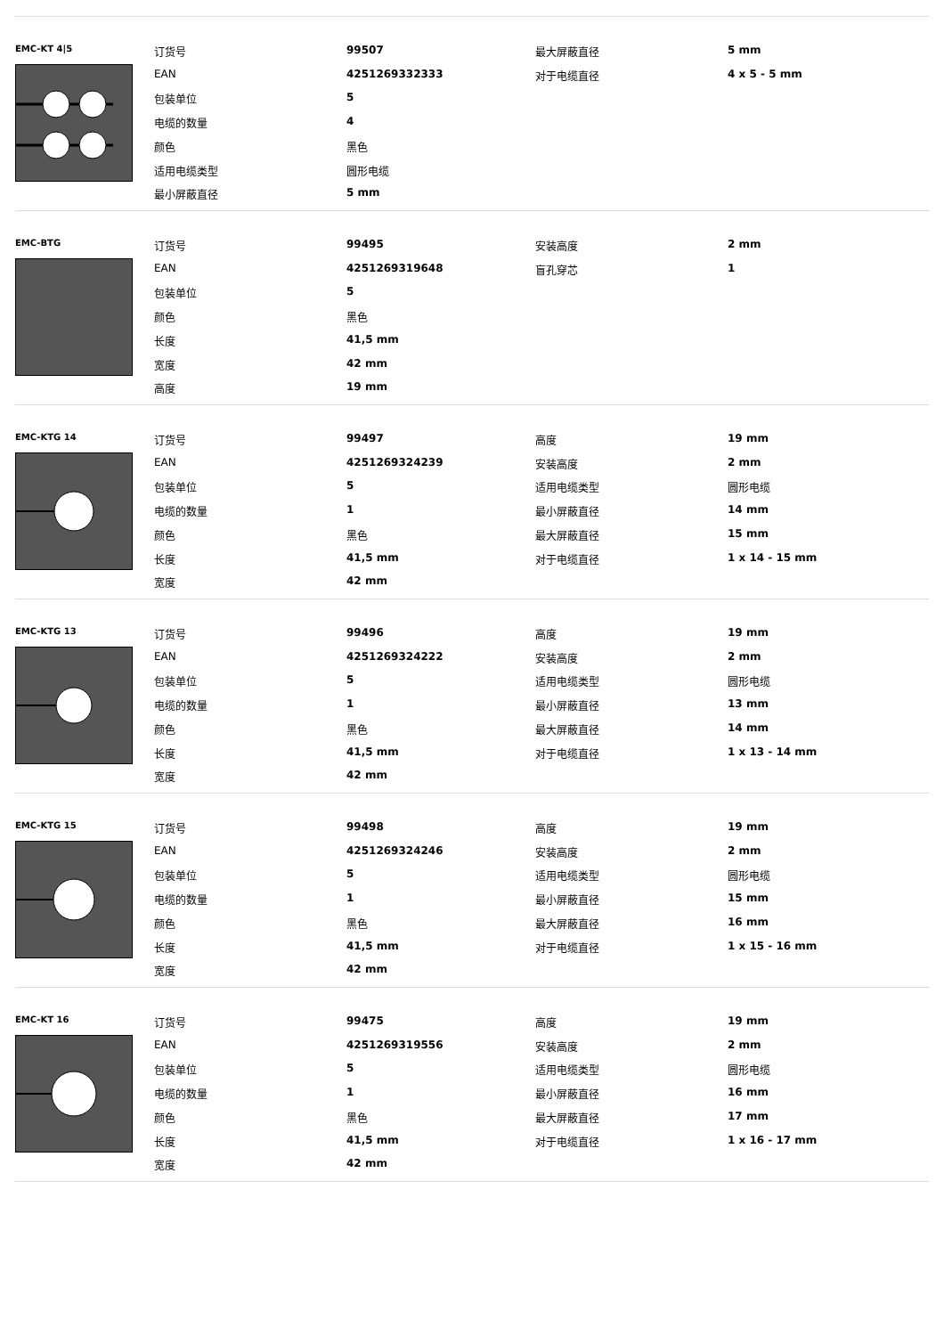EMC-KT 4|5
| 订货号 | 99507 | 最大屏蔽直径 | 5 mm |
| EAN | 4251269332333 | 对于电缆直径 | 4 x 5 - 5 mm |
| 包装单位 | 5 | | |
| 电缆的数量 | 4 | | |
| 颜色 | 黑色 | | |
| 适用电缆类型 | 圆形电缆 | | |
| 最小屏蔽直径 | 5 mm | | |
EMC-BTG
| 订货号 | 99495 | 安装高度 | 2 mm |
| EAN | 4251269319648 | 盲孔穿芯 | 1 |
| 包装单位 | 5 | | |
| 颜色 | 黑色 | | |
| 长度 | 41,5 mm | | |
| 宽度 | 42 mm | | |
| 高度 | 19 mm | | |
EMC-KTG 14
| 订货号 | 99497 | 高度 | 19 mm |
| EAN | 4251269324239 | 安装高度 | 2 mm |
| 包装单位 | 5 | 适用电缆类型 | 圆形电缆 |
| 电缆的数量 | 1 | 最小屏蔽直径 | 14 mm |
| 颜色 | 黑色 | 最大屏蔽直径 | 15 mm |
| 长度 | 41,5 mm | 对于电缆直径 | 1 x 14 - 15 mm |
| 宽度 | 42 mm | | |
EMC-KTG 13
| 订货号 | 99496 | 高度 | 19 mm |
| EAN | 4251269324222 | 安装高度 | 2 mm |
| 包装单位 | 5 | 适用电缆类型 | 圆形电缆 |
| 电缆的数量 | 1 | 最小屏蔽直径 | 13 mm |
| 颜色 | 黑色 | 最大屏蔽直径 | 14 mm |
| 长度 | 41,5 mm | 对于电缆直径 | 1 x 13 - 14 mm |
| 宽度 | 42 mm | | |
EMC-KTG 15
| 订货号 | 99498 | 高度 | 19 mm |
| EAN | 4251269324246 | 安装高度 | 2 mm |
| 包装单位 | 5 | 适用电缆类型 | 圆形电缆 |
| 电缆的数量 | 1 | 最小屏蔽直径 | 15 mm |
| 颜色 | 黑色 | 最大屏蔽直径 | 16 mm |
| 长度 | 41,5 mm | 对于电缆直径 | 1 x 15 - 16 mm |
| 宽度 | 42 mm | | |
EMC-KT 16
| 订货号 | 99475 | 高度 | 19 mm |
| EAN | 4251269319556 | 安装高度 | 2 mm |
| 包装单位 | 5 | 适用电缆类型 | 圆形电缆 |
| 电缆的数量 | 1 | 最小屏蔽直径 | 16 mm |
| 颜色 | 黑色 | 最大屏蔽直径 | 17 mm |
| 长度 | 41,5 mm | 对于电缆直径 | 1 x 16 - 17 mm |
| 宽度 | 42 mm | | |